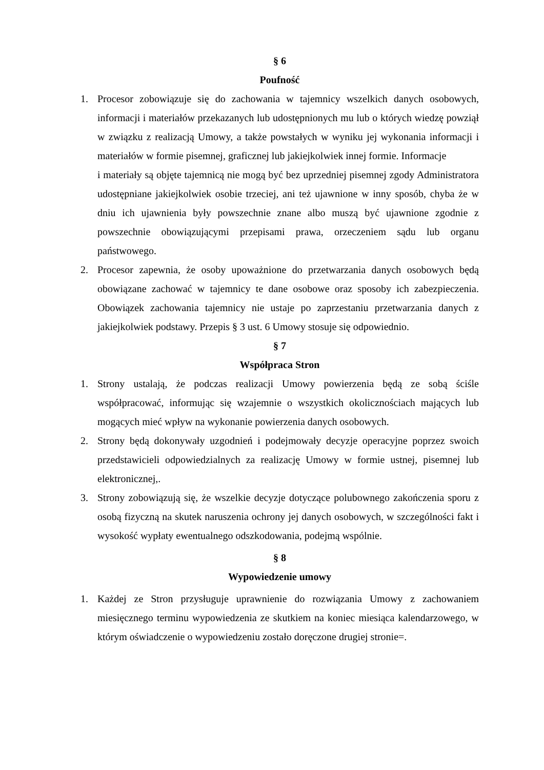§ 6
Poufność
1. Procesor zobowiązuje się do zachowania w tajemnicy wszelkich danych osobowych, informacji i materiałów przekazanych lub udostępnionych mu lub o których wiedzę powziął w związku z realizacją Umowy, a także powstałych w wyniku jej wykonania informacji i materiałów w formie pisemnej, graficznej lub jakiejkolwiek innej formie. Informacje
i materiały są objęte tajemnicą nie mogą być bez uprzedniej pisemnej zgody Administratora udostępniane jakiejkolwiek osobie trzeciej, ani też ujawnione w inny sposób, chyba że w dniu ich ujawnienia były powszechnie znane albo muszą być ujawnione zgodnie z powszechnie obowiązującymi przepisami prawa, orzeczeniem sądu lub organu państwowego.
2. Procesor zapewnia, że osoby upoważnione do przetwarzania danych osobowych będą obowiązane zachować w tajemnicy te dane osobowe oraz sposoby ich zabezpieczenia. Obowiązek zachowania tajemnicy nie ustaje po zaprzestaniu przetwarzania danych z jakiejkolwiek podstawy. Przepis § 3 ust. 6 Umowy stosuje się odpowiednio.
§ 7
Współpraca Stron
1. Strony ustalają, że podczas realizacji Umowy powierzenia będą ze sobą ściśle współpracować, informując się wzajemnie o wszystkich okolicznościach mających lub mogących mieć wpływ na wykonanie powierzenia danych osobowych.
2. Strony będą dokonywały uzgodnień i podejmowały decyzje operacyjne poprzez swoich przedstawicieli odpowiedzialnych za realizację Umowy w formie ustnej, pisemnej lub elektronicznej,.
3. Strony zobowiązują się, że wszelkie decyzje dotyczące polubownego zakończenia sporu z osobą fizyczną na skutek naruszenia ochrony jej danych osobowych, w szczególności fakt i wysokość wypłaty ewentualnego odszkodowania, podejmą wspólnie.
§ 8
Wypowiedzenie umowy
1. Każdej ze Stron przysługuje uprawnienie do rozwiązania Umowy z zachowaniem miesięcznego terminu wypowiedzenia ze skutkiem na koniec miesiąca kalendarzowego, w którym oświadczenie o wypowiedzeniu zostało doręczone drugiej stronie=.